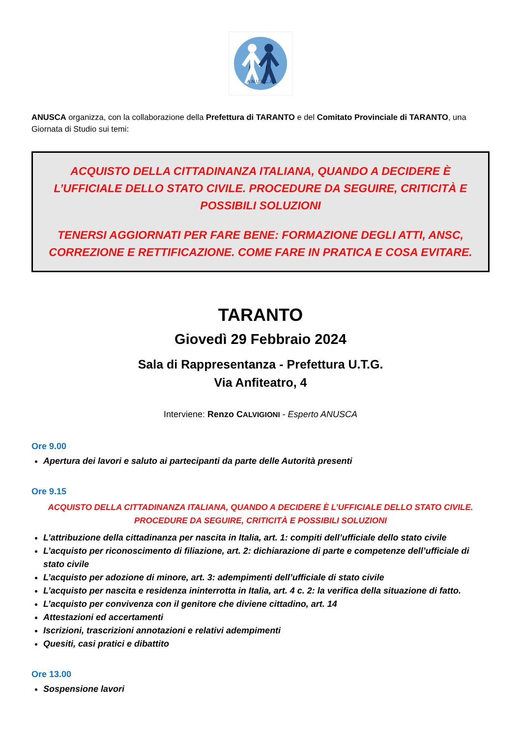A.N.U.S.C.A.
ANUSCA organizza, con la collaborazione della Prefettura di TARANTO e del Comitato Provinciale di TARANTO, una Giornata di Studio sui temi:
ACQUISTO DELLA CITTADINANZA ITALIANA, QUANDO A DECIDERE È L’UFFICIALE DELLO STATO CIVILE. PROCEDURE DA SEGUIRE, CRITICITÀ E POSSIBILI SOLUZIONI
TENERSI AGGIORNATI PER FARE BENE: FORMAZIONE DEGLI ATTI, ANSC, CORREZIONE E RETTIFICAZIONE. COME FARE IN PRATICA E COSA EVITARE.
TARANTO
Giovedì 29 Febbraio 2024
Sala di Rappresentanza - Prefettura U.T.G.
Via Anfiteatro, 4
Interviene: Renzo CALVIGIONI - Esperto ANUSCA
Ore 9.00
Apertura dei lavori e saluto ai partecipanti da parte delle Autorità presenti
Ore 9.15
ACQUISTO DELLA CITTADINANZA ITALIANA, QUANDO A DECIDERE È L’UFFICIALE DELLO STATO CIVILE.
PROCEDURE DA SEGUIRE, CRITICITÀ E POSSIBILI SOLUZIONI
L’attribuzione della cittadinanza per nascita in Italia, art. 1: compiti dell’ufficiale dello stato civile
L’acquisto per riconoscimento di filiazione, art. 2: dichiarazione di parte e competenze dell’ufficiale di stato civile
L’acquisto per adozione di minore, art. 3: adempimenti dell’ufficiale di stato civile
L’acquisto per nascita e residenza ininterrotta in Italia, art. 4 c. 2: la verifica della situazione di fatto.
L’acquisto per convivenza con il genitore che diviene cittadino, art. 14
Attestazioni ed accertamenti
Iscrizioni, trascrizioni annotazioni e relativi adempimenti
Quesiti, casi pratici e dibattito
Ore 13.00
Sospensione lavori